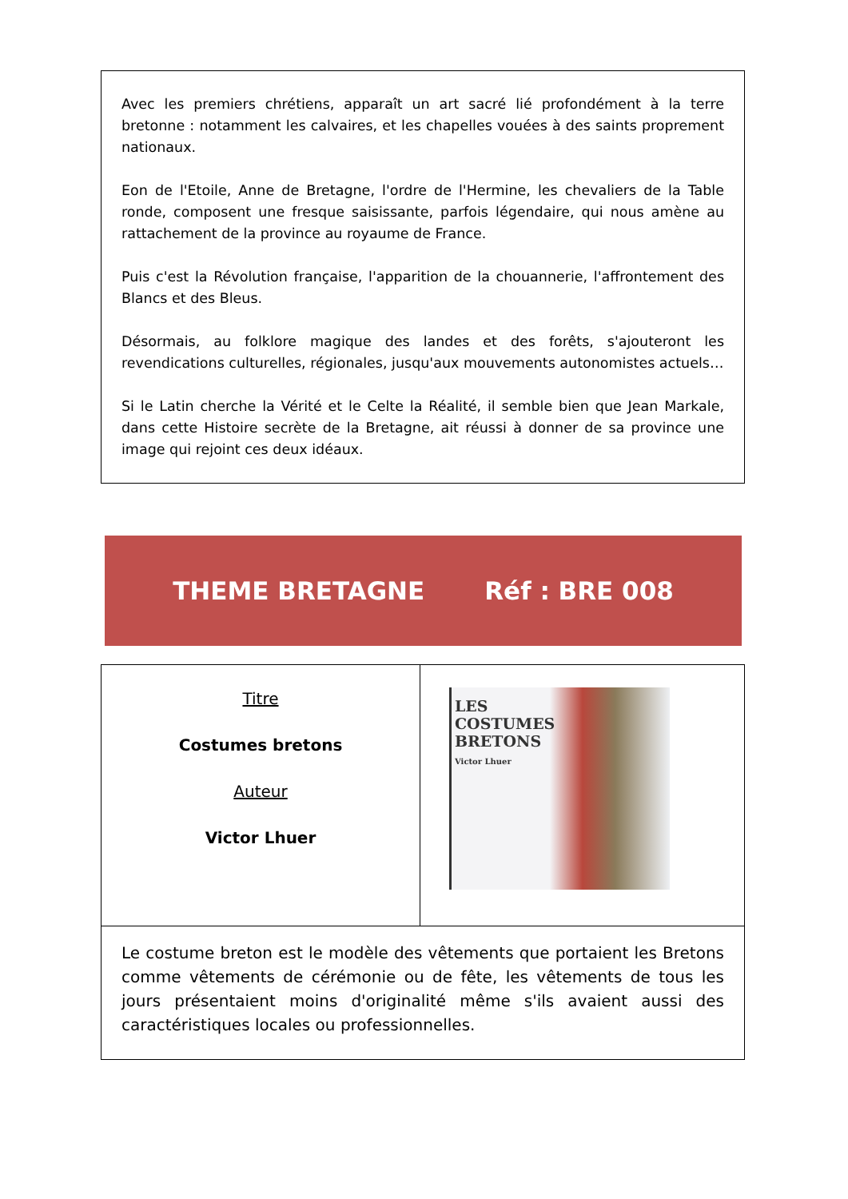Avec les premiers chrétiens, apparaît un art sacré lié profondément à la terre bretonne : notamment les calvaires, et les chapelles vouées à des saints proprement nationaux.
Eon de l'Etoile, Anne de Bretagne, l'ordre de l'Hermine, les chevaliers de la Table ronde, composent une fresque saisissante, parfois légendaire, qui nous amène au rattachement de la province au royaume de France.
Puis c'est la Révolution française, l'apparition de la chouannerie, l'affrontement des Blancs et des Bleus.
Désormais, au folklore magique des landes et des forêts, s'ajouteront les revendications culturelles, régionales, jusqu'aux mouvements autonomistes actuels…
Si le Latin cherche la Vérité et le Celte la Réalité, il semble bien que Jean Markale, dans cette Histoire secrète de la Bretagne, ait réussi à donner de sa province une image qui rejoint ces deux idéaux.
THEME BRETAGNE Réf : BRE 008
| Titre Costumes bretons Auteur Victor Lhuer | LES COSTUMES BRETONS Victor Lhuer |
| Le costume breton est le modèle des vêtements que portaient les Bretons comme vêtements de cérémonie ou de fête, les vêtements de tous les jours présentaient moins d'originalité même s'ils avaient aussi des caractéristiques locales ou professionnelles. | |